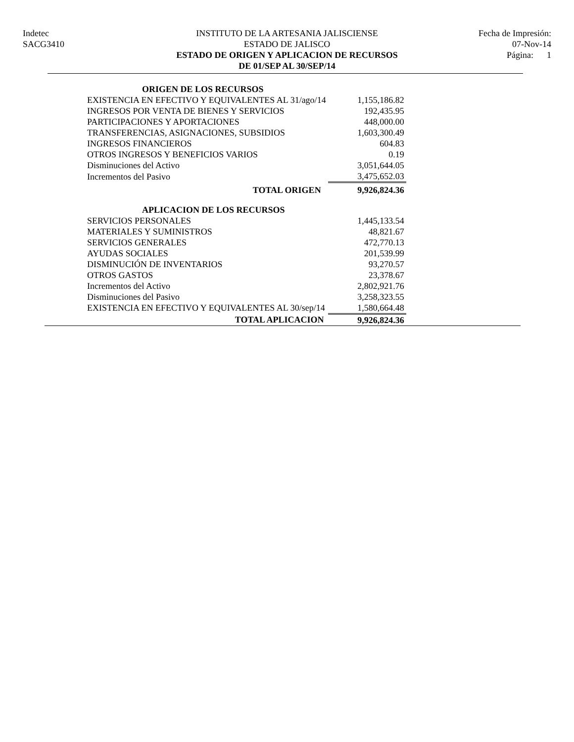Indetec
SACG3410
INSTITUTO DE LA ARTESANIA JALISCIENSE
ESTADO DE JALISCO
ESTADO DE ORIGEN Y APLICACION DE RECURSOS
DE 01/SEP AL 30/SEP/14
Fecha de Impresión:
07-Nov-14
Página: 1
| ORIGEN DE LOS RECURSOS | |
| EXISTENCIA EN EFECTIVO Y EQUIVALENTES AL 31/ago/14 | 1,155,186.82 |
| INGRESOS POR VENTA DE BIENES Y SERVICIOS | 192,435.95 |
| PARTICIPACIONES Y APORTACIONES | 448,000.00 |
| TRANSFERENCIAS, ASIGNACIONES, SUBSIDIOS | 1,603,300.49 |
| INGRESOS FINANCIEROS | 604.83 |
| OTROS INGRESOS Y BENEFICIOS VARIOS | 0.19 |
| Disminuciones del Activo | 3,051,644.05 |
| Incrementos del Pasivo | 3,475,652.03 |
| TOTAL ORIGEN | 9,926,824.36 |
| APLICACION DE LOS RECURSOS | |
| SERVICIOS PERSONALES | 1,445,133.54 |
| MATERIALES Y SUMINISTROS | 48,821.67 |
| SERVICIOS GENERALES | 472,770.13 |
| AYUDAS SOCIALES | 201,539.99 |
| DISMINUCIÓN DE INVENTARIOS | 93,270.57 |
| OTROS GASTOS | 23,378.67 |
| Incrementos del Activo | 2,802,921.76 |
| Disminuciones del Pasivo | 3,258,323.55 |
| EXISTENCIA EN EFECTIVO Y EQUIVALENTES AL 30/sep/14 | 1,580,664.48 |
| TOTAL APLICACION | 9,926,824.36 |